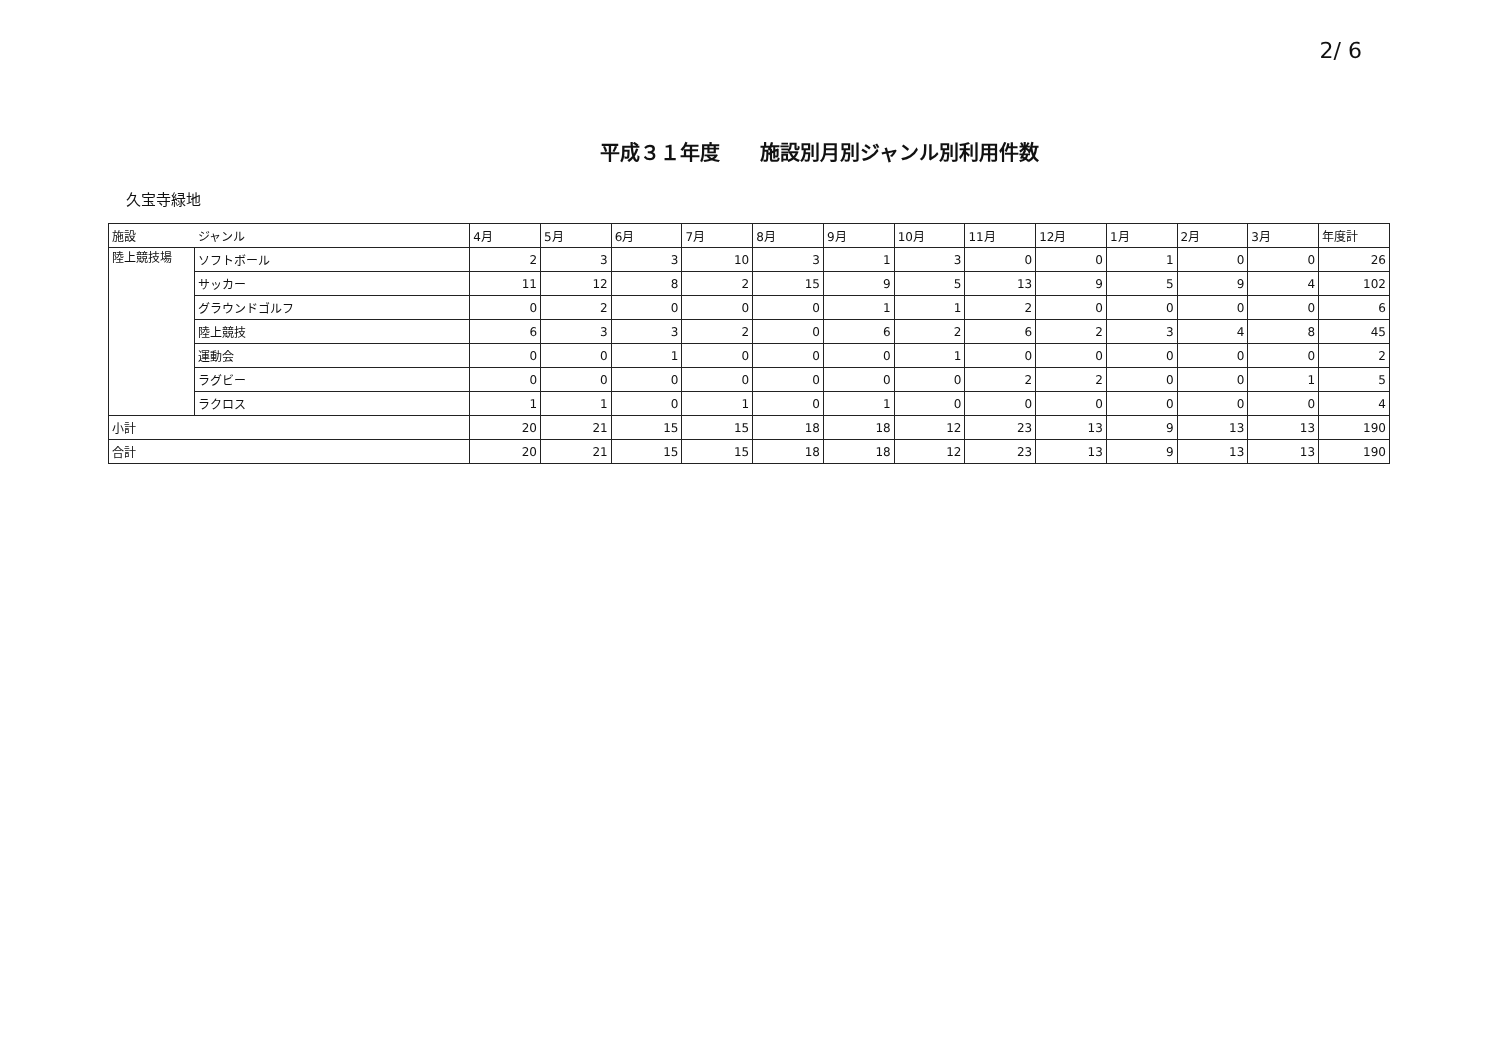2/ 6
平成３１年度　　施設別月別ジャンル別利用件数
久宝寺緑地
| 施設 | ジャンル | 4月 | 5月 | 6月 | 7月 | 8月 | 9月 | 10月 | 11月 | 12月 | 1月 | 2月 | 3月 | 年度計 |
| --- | --- | --- | --- | --- | --- | --- | --- | --- | --- | --- | --- | --- | --- | --- |
| 陸上競技場 | ソフトボール | 2 | 3 | 3 | 10 | 3 | 1 | 3 | 0 | 0 | 1 | 0 | 0 | 26 |
| | サッカー | 11 | 12 | 8 | 2 | 15 | 9 | 5 | 13 | 9 | 5 | 9 | 4 | 102 |
| | グラウンドゴルフ | 0 | 2 | 0 | 0 | 0 | 1 | 1 | 2 | 0 | 0 | 0 | 0 | 6 |
| | 陸上競技 | 6 | 3 | 3 | 2 | 0 | 6 | 2 | 6 | 2 | 3 | 4 | 8 | 45 |
| | 運動会 | 0 | 0 | 1 | 0 | 0 | 0 | 1 | 0 | 0 | 0 | 0 | 0 | 2 |
| | ラグビー | 0 | 0 | 0 | 0 | 0 | 0 | 0 | 2 | 2 | 0 | 0 | 1 | 5 |
| | ラクロス | 1 | 1 | 0 | 1 | 0 | 1 | 0 | 0 | 0 | 0 | 0 | 0 | 4 |
| 小計 | | 20 | 21 | 15 | 15 | 18 | 18 | 12 | 23 | 13 | 9 | 13 | 13 | 190 |
| 合計 | | 20 | 21 | 15 | 15 | 18 | 18 | 12 | 23 | 13 | 9 | 13 | 13 | 190 |